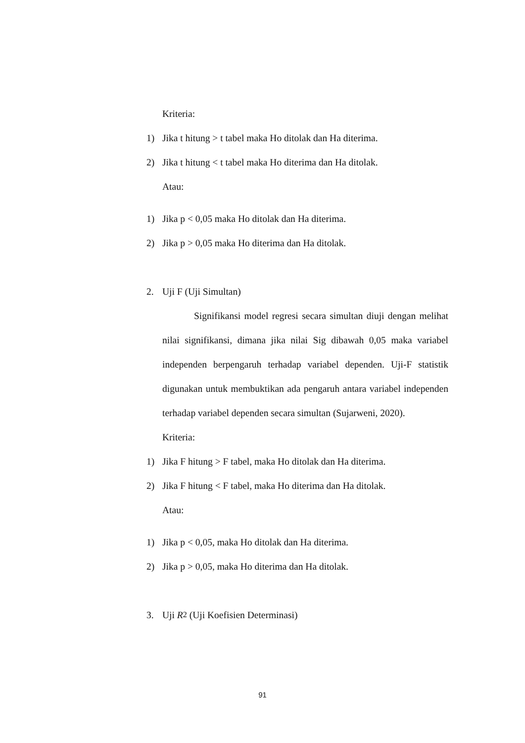Kriteria:
1) Jika t hitung > t tabel maka Ho ditolak dan Ha diterima.
2) Jika t hitung < t tabel maka Ho diterima dan Ha ditolak.
Atau:
1) Jika p < 0,05 maka Ho ditolak dan Ha diterima.
2) Jika p > 0,05 maka Ho diterima dan Ha ditolak.
2. Uji F (Uji Simultan)
Signifikansi model regresi secara simultan diuji dengan melihat nilai signifikansi, dimana jika nilai Sig dibawah 0,05 maka variabel independen berpengaruh terhadap variabel dependen. Uji-F statistik digunakan untuk membuktikan ada pengaruh antara variabel independen terhadap variabel dependen secara simultan (Sujarweni, 2020).
Kriteria:
1) Jika F hitung > F tabel, maka Ho ditolak dan Ha diterima.
2) Jika F hitung < F tabel, maka Ho diterima dan Ha ditolak.
Atau:
1) Jika p < 0,05, maka Ho ditolak dan Ha diterima.
2) Jika p > 0,05, maka Ho diterima dan Ha ditolak.
3. Uji R<sup>2</sup> (Uji Koefisien Determinasi)
91